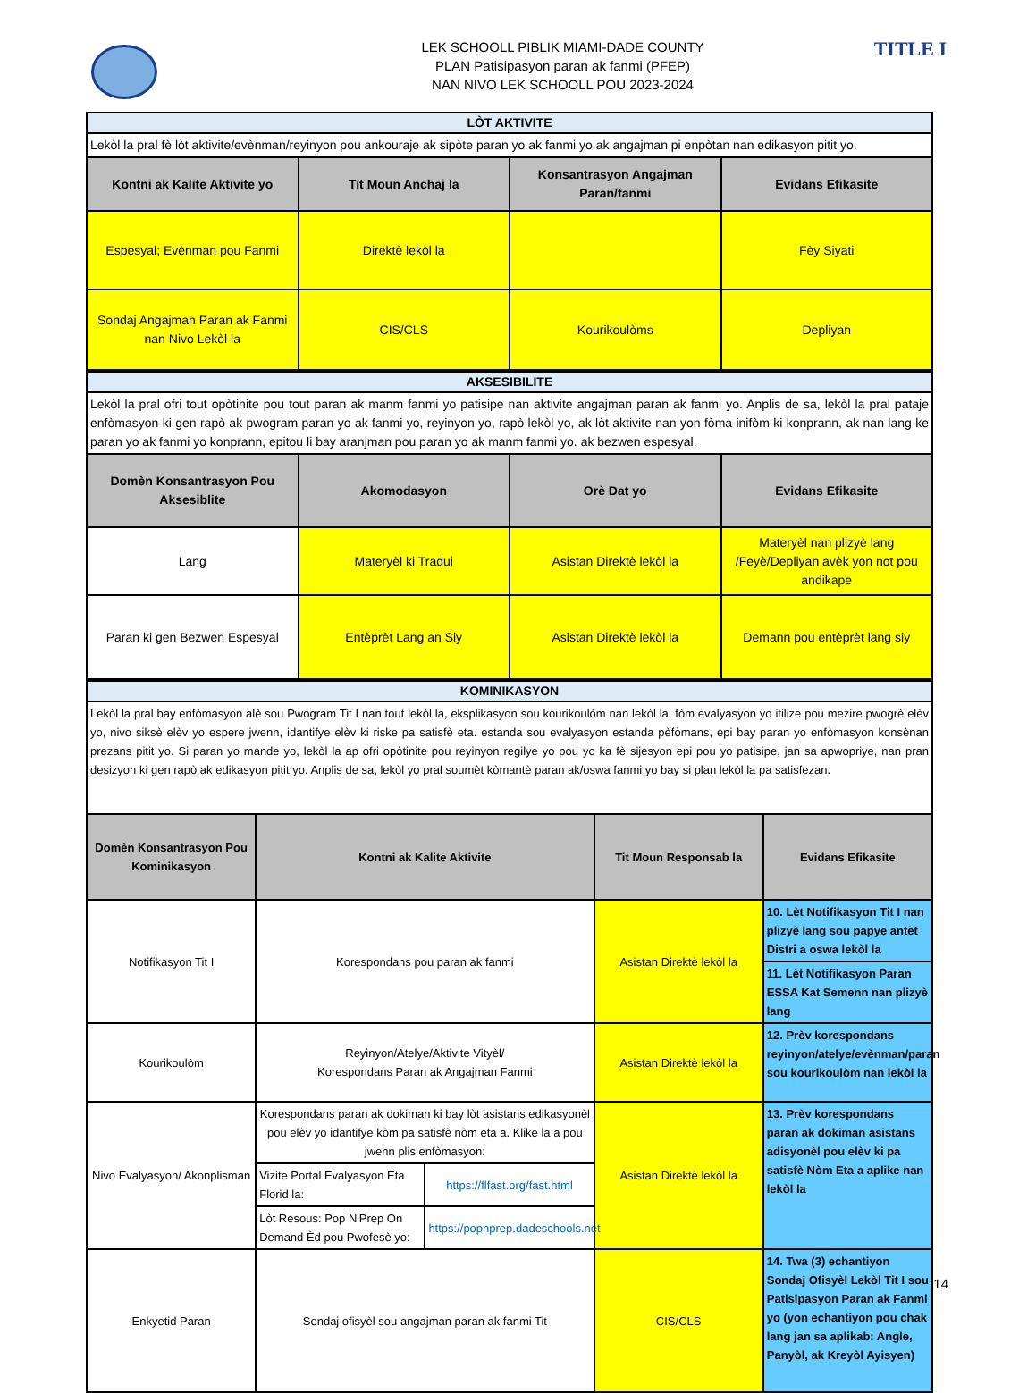TITLE I
LEK SCHOOLL PIBLIK MIAMI-DADE COUNTY
PLAN Patisipasyon paran ak fanmi (PFEP)
NAN NIVO LEK SCHOOLL POU 2023-2024
| LÒT AKTIVITE | | | |
| Lekòl la pral fè lòt aktivite/evènman/reyinyon pou ankouraje ak sipòte paran yo ak fanmi yo ak angajman pi enpòtan nan edikasyon pitit yo. | | | |
| Kontni ak Kalite Aktivite yo | Tit Moun Anchaj la | Konsantrasyon Angajman Paran/fanmi | Evidans Efikasite |
| Espesyal; Evènman pou Fanmi | Direktè lekòl la | | Fèy Siyati |
| Sondaj Angajman Paran ak Fanmi nan Nivo Lekòl la | CIS/CLS | Kourikoulòms | Depliyan |
| AKSESIBILITE | | | |
| Lekòl la pral ofri tout opòtinite pou tout paran ak manm fanmi yo patisipe nan aktivite angajman paran ak fanmi yo. Anplis de sa, lekòl la pral pataje enfòmasyon ki gen rapò ak pwogram paran yo ak fanmi yo, reyinyon yo, rapò lekòl yo, ak lòt aktivite nan yon fòma inifòm ki konprann, ak nan lang ke paran yo ak fanmi yo konprann, epitou li bay aranjman pou paran yo ak manm fanmi yo. ak bezwen espesyal. | | | |
| Domèn Konsantrasyon Pou Aksesiblite | Akomodasyon | Orè Dat yo | Evidans Efikasite |
| Lang | Materyèl ki Tradui | Asistan Direktè lekòl la | Materyèl nan plizyè lang /Feyè/Depliyan avèk yon not pou andikape |
| Paran ki gen Bezwen Espesyal | Entèprèt Lang an Siy | Asistan Direktè lekòl la | Demann pou entèprèt lang siy |
| KOMINIKASYON | | | | |
| Lekòl la pral bay enfòmasyon alè sou Pwogram Tit I nan tout lekòl la, eksplikasyon sou kourikoulòm nan lekòl la, fòm evalyasyon yo itilize pou mezire pwogrè elèv yo, nivo siksè elèv yo espere jwenn, idantifye elèv ki riske pa satisfè eta. estanda sou evalyasyon estanda pèfòmans, epi bay paran yo enfòmasyon konsènan prezans pitit yo. Si paran yo mande yo, lekòl la ap ofri opòtinite pou reyinyon regilye yo pou yo ka fè sijesyon epi pou yo patisipe, jan sa apwopriye, nan pran desizyon ki gen rapò ak edikasyon pitit yo. Anplis de sa, lekòl yo pral soumèt kòmantè paran ak/oswa fanmi yo bay si plan lekòl la pa satisfezan. | | | | |
| Domèn Konsantrasyon Pou Kominikasyon | Kontni ak Kalite Aktivite | | Tit Moun Responsab la | Evidans Efikasite |
| Notifikasyon Tit I | Korespondans pou paran ak fanmi | | Asistan Direktè lekòl la | 10. Lèt Notifikasyon Tit I nan plizyè lang sou papye antèt Distri a oswa lekòl la |
| | | | | 11. Lèt Notifikasyon Paran ESSA Kat Semenn nan plizyè lang |
| Kourikoulòm | Reyinyon/Atelye/Aktivite Vityèl/ Korespondans Paran ak Angajman Fanmi | | Asistan Direktè lekòl la | 12. Prèv korespondans reyinyon/atelye/evènman/paran sou kourikoulòm nan lekòl la |
| Nivo Evalyasyon/ Akonplisman | Korespondans paran ak dokiman ki bay lòt asistans edikasyonèl pou elèv yo idantifye kòm pa satisfè nòm eta a. Klike la a pou jwenn plis enfòmasyon: | | Asistan Direktè lekòl la | 13. Prèv korespondans paran ak dokiman asistans adisyonèl pou elèv ki pa satisfè Nòm Eta a aplike nan lekòl la |
| | Vizite Portal Evalyasyon Eta Florid la: | https://flfast.org/fast.html | | |
| | Lòt Resous: Pop N'Prep On Demand Èd pou Pwofesè yo: | https://popnprep.dadeschools.net | | |
| Enkyetid Paran | Sondaj ofisyèl sou angajman paran ak fanmi Tit | | CIS/CLS | 14. Twa (3) echantiyon Sondaj Ofisyèl Lekòl Tit I sou Patisipasyon Paran ak Fanmi yo (yon echantiyon pou chak lang jan sa aplikab: Angle, Panyòl, ak Kreyòl Ayisyen) |
14